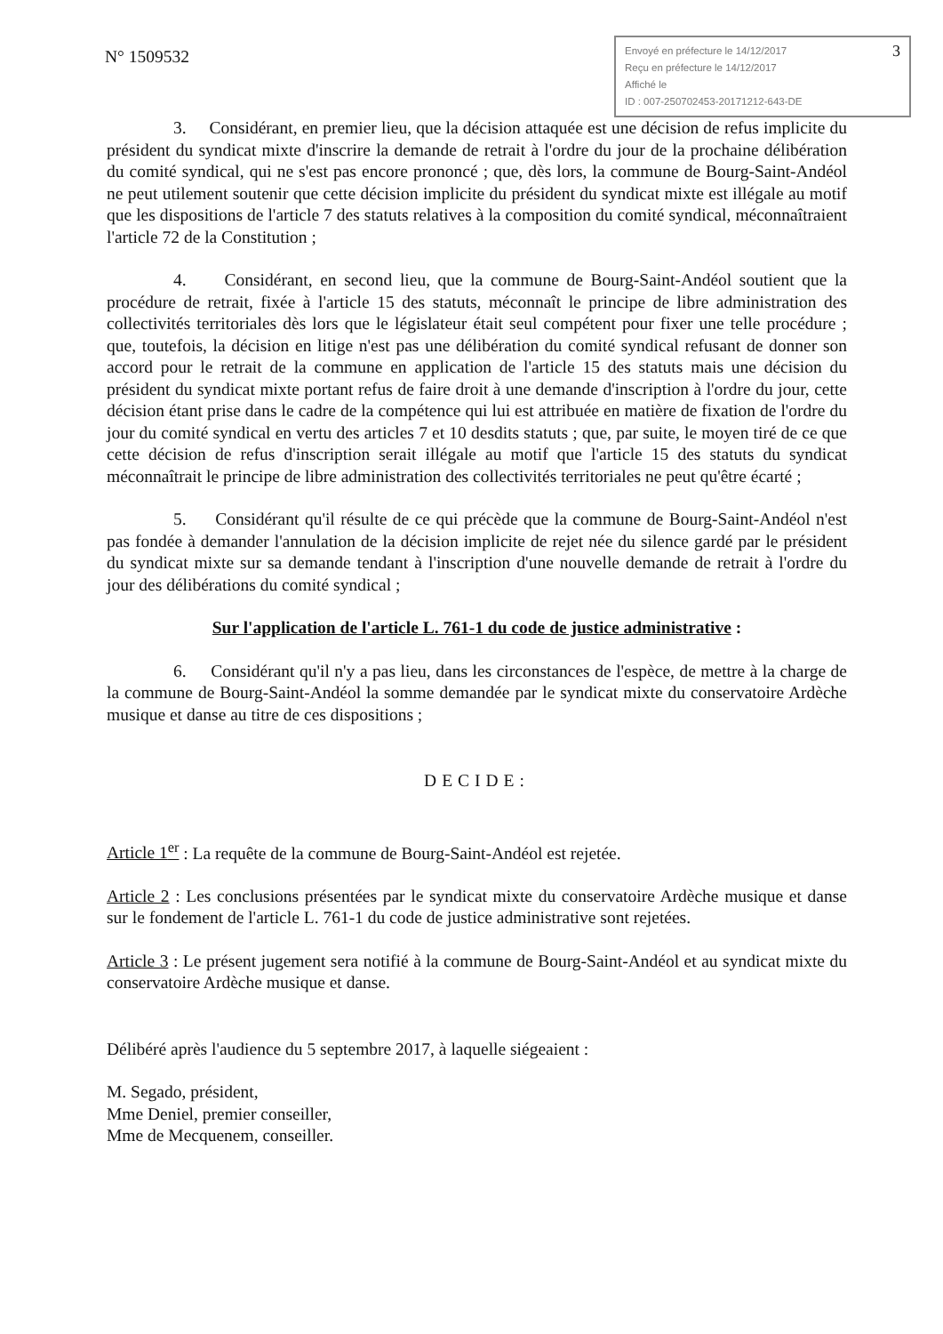N° 1509532
Envoyé en préfecture le 14/12/2017
Reçu en préfecture le 14/12/2017
Affiché le
ID : 007-250702453-20171212-643-DE
3
3. Considérant, en premier lieu, que la décision attaquée est une décision de refus implicite du président du syndicat mixte d'inscrire la demande de retrait à l'ordre du jour de la prochaine délibération du comité syndical, qui ne s'est pas encore prononcé ; que, dès lors, la commune de Bourg-Saint-Andéol ne peut utilement soutenir que cette décision implicite du président du syndicat mixte est illégale au motif que les dispositions de l'article 7 des statuts relatives à la composition du comité syndical, méconnaîtraient l'article 72 de la Constitution ;
4. Considérant, en second lieu, que la commune de Bourg-Saint-Andéol soutient que la procédure de retrait, fixée à l'article 15 des statuts, méconnaît le principe de libre administration des collectivités territoriales dès lors que le législateur était seul compétent pour fixer une telle procédure ; que, toutefois, la décision en litige n'est pas une délibération du comité syndical refusant de donner son accord pour le retrait de la commune en application de l'article 15 des statuts mais une décision du président du syndicat mixte portant refus de faire droit à une demande d'inscription à l'ordre du jour, cette décision étant prise dans le cadre de la compétence qui lui est attribuée en matière de fixation de l'ordre du jour du comité syndical en vertu des articles 7 et 10 desdits statuts ; que, par suite, le moyen tiré de ce que cette décision de refus d'inscription serait illégale au motif que l'article 15 des statuts du syndicat méconnaîtrait le principe de libre administration des collectivités territoriales ne peut qu'être écarté ;
5. Considérant qu'il résulte de ce qui précède que la commune de Bourg-Saint-Andéol n'est pas fondée à demander l'annulation de la décision implicite de rejet née du silence gardé par le président du syndicat mixte sur sa demande tendant à l'inscription d'une nouvelle demande de retrait à l'ordre du jour des délibérations du comité syndical ;
Sur l'application de l'article L. 761-1 du code de justice administrative :
6. Considérant qu'il n'y a pas lieu, dans les circonstances de l'espèce, de mettre à la charge de la commune de Bourg-Saint-Andéol la somme demandée par le syndicat mixte du conservatoire Ardèche musique et danse au titre de ces dispositions ;
DECIDE:
Article 1<sup>er</sup> : La requête de la commune de Bourg-Saint-Andéol est rejetée.
Article 2 : Les conclusions présentées par le syndicat mixte du conservatoire Ardèche musique et danse sur le fondement de l'article L. 761-1 du code de justice administrative sont rejetées.
Article 3 : Le présent jugement sera notifié à la commune de Bourg-Saint-Andéol et au syndicat mixte du conservatoire Ardèche musique et danse.
Délibéré après l'audience du 5 septembre 2017, à laquelle siégeaient :
M. Segado, président,
Mme Deniel, premier conseiller,
Mme de Mecquenem, conseiller.